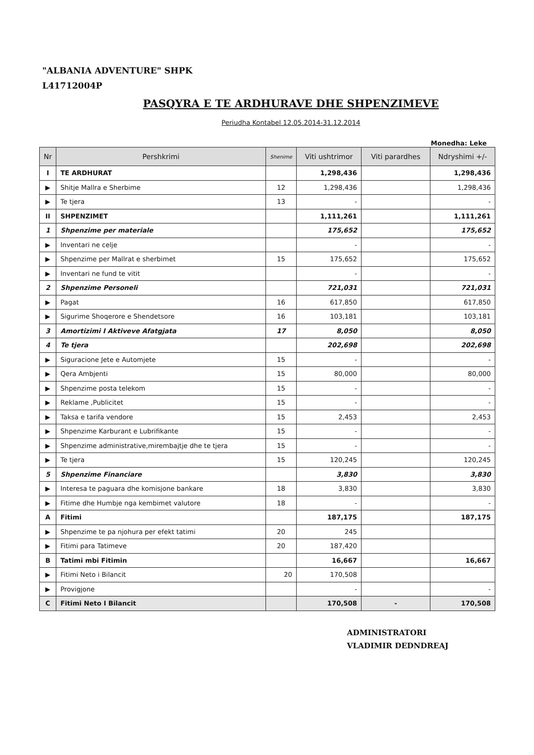"ALBANIA ADVENTURE" SHPK
L41712004P
PASQYRA E TE ARDHURAVE DHE SHPENZIMEVE
Periudha Kontabel 12.05.2014-31.12.2014
Monedha: Leke
| Nr | Pershkrimi | Shenime | Viti ushtrimor | Viti parardhes | Ndryshimi +/- |
| --- | --- | --- | --- | --- | --- |
| I | TE ARDHURAT | | 1,298,436 | | 1,298,436 |
| ▶ | Shitje Mallra e Sherbime | 12 | 1,298,436 | | 1,298,436 |
| ▶ | Te tjera | 13 | - | | - |
| II | SHPENZIMET | | 1,111,261 | | 1,111,261 |
| 1 | Shpenzime per materiale | | 175,652 | | 175,652 |
| ▶ | Inventari ne celje | | - | | - |
| ▶ | Shpenzime per Mallrat e sherbimet | 15 | 175,652 | | 175,652 |
| ▶ | Inventari ne fund te vitit | | - | | - |
| 2 | Shpenzime Personeli | | 721,031 | | 721,031 |
| ▶ | Pagat | 16 | 617,850 | | 617,850 |
| ▶ | Sigurime Shoqerore e Shendetsore | 16 | 103,181 | | 103,181 |
| 3 | Amortizimi I Aktiveve Afatgjata | 17 | 8,050 | | 8,050 |
| 4 | Te tjera | | 202,698 | | 202,698 |
| ▶ | Siguracione Jete e Automjete | 15 | - | | - |
| ▶ | Qera Ambjenti | 15 | 80,000 | | 80,000 |
| ▶ | Shpenzime posta telekom | 15 | - | | - |
| ▶ | Reklame ,Publicitet | 15 | - | | - |
| ▶ | Taksa e tarifa vendore | 15 | 2,453 | | 2,453 |
| ▶ | Shpenzime Karburant e Lubrifikante | 15 | - | | - |
| ▶ | Shpenzime administrative,mirembajtje dhe te tjera | 15 | - | | - |
| ▶ | Te tjera | 15 | 120,245 | | 120,245 |
| 5 | Shpenzime Financiare | | 3,830 | | 3,830 |
| ▶ | Interesa te paguara dhe komisjone bankare | 18 | 3,830 | | 3,830 |
| ▶ | Fitime dhe Humbje nga kembimet valutore | 18 | - | | - |
| A | Fitimi | | 187,175 | | 187,175 |
| ▶ | Shpenzime te pa njohura per efekt tatimi | 20 | 245 | | |
| ▶ | Fitimi para Tatimeve | 20 | 187,420 | | |
| B | Tatimi mbi Fitimin | | 16,667 | | 16,667 |
| ▶ | Fitimi Neto i Bilancit | 20 | 170,508 | | |
| ▶ | Provigjone | | - | | - |
| C | Fitimi Neto I Bilancit | | 170,508 | - | 170,508 |
ADMINISTRATORI
VLADIMIR DEDNDREAJ